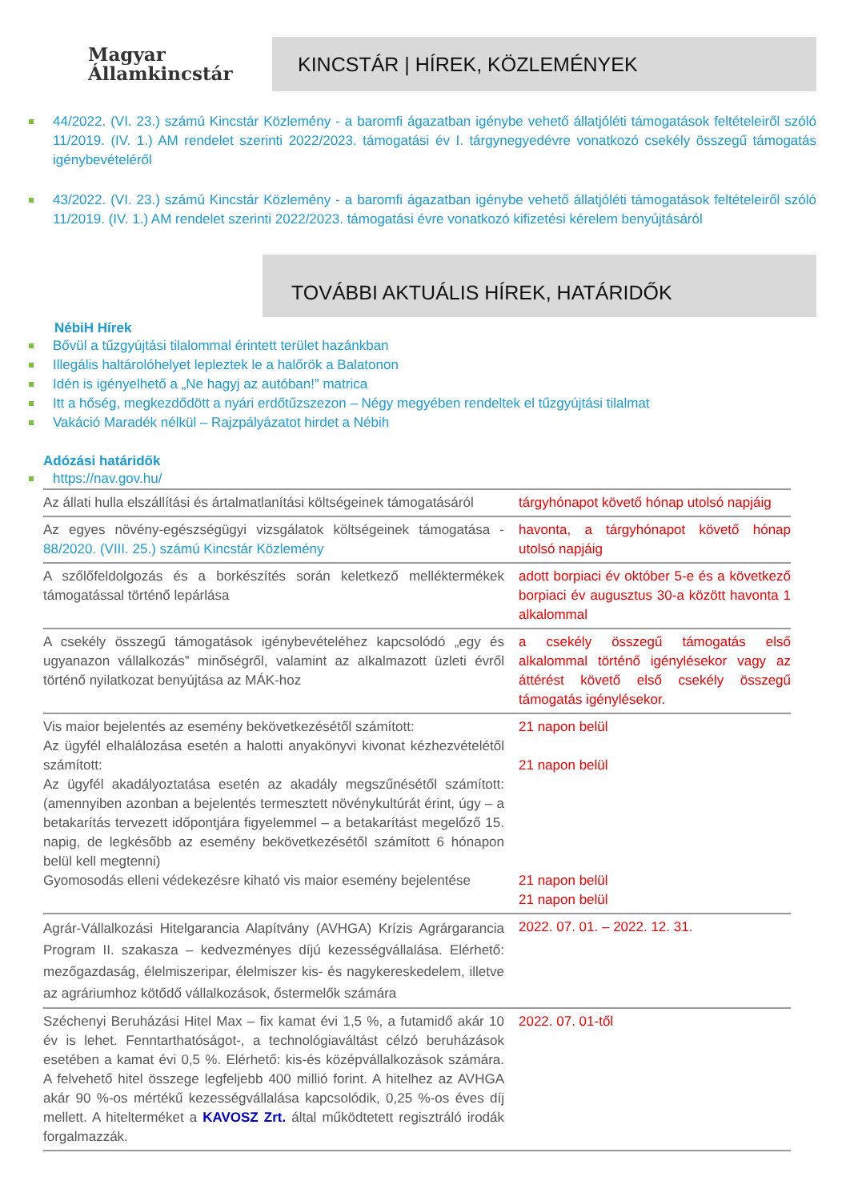Magyar
Államkincstár
KINCSTÁR | HÍREK, KÖZLEMÉNYEK
44/2022. (VI. 23.) számú Kincstár Közlemény - a baromfi ágazatban igénybe vehető állatjóléti támogatások feltételeiről szóló 11/2019. (IV. 1.) AM rendelet szerinti 2022/2023. támogatási év I. tárgynegyedévre vonatkozó csekély összegű támogatás igénybevételéről
43/2022. (VI. 23.) számú Kincstár Közlemény - a baromfi ágazatban igénybe vehető állatjóléti támogatások feltételeiről szóló 11/2019. (IV. 1.) AM rendelet szerinti 2022/2023. támogatási évre vonatkozó kifizetési kérelem benyújtásáról
TOVÁBBI AKTUÁLIS HÍREK, HATÁRIDŐK
NébiH Hírek
Bővül a tűzgyújtási tilalommal érintett terület hazánkban
Illegális haltárolóhelyet lepleztek le a halőrök a Balatonon
Idén is igényelhető a „Ne hagyj az autóban!” matrica
Itt a hőség, megkezdődött a nyári erdőtűzszezon – Négy megyében rendeltek el tűzgyújtási tilalmat
Vakáció Maradék nélkül – Rajzpályázatot hirdet a Nébih
Adózási határidők
https://nav.gov.hu/
| Az állati hulla elszállítási és ártalmatlanítási költségeinek támogatásáról | tárgyhónapot követő hónap utolsó napjáig |
| Az egyes növény-egészségügyi vizsgálatok költségeinek támogatása - 88/2020. (VIII. 25.) számú Kincstár Közlemény | havonta, a tárgyhónapot követő hónap utolsó napjáig |
| A szőlőfeldolgozás és a borkészítés során keletkező melléktermékek támogatással történő lepárlása | adott borpiaci év október 5-e és a következő borpiaci év augusztus 30-a között havonta 1 alkalommal |
| A csekély összegű támogatások igénybevételéhez kapcsolódó „egy és ugyanazon vállalkozás” minőségről, valamint az alkalmazott üzleti évről történő nyilatkozat benyújtása az MÁK-hoz | a csekély összegű támogatás első alkalommal történő igénylésekor vagy az áttérést követő első csekély összegű támogatás igénylésekor. |
| Vis maior bejelentés az esemény bekövetkezésétől számított: Az ügyfél elhalálozása esetén a halotti anyakönyvi kivonat kézhezvételétől számított: Az ügyfél akadályoztatása esetén az akadály megszűnésétől számított: (amennyiben azonban a bejelentés termesztett növénykultúrát érint, úgy – a betakarítás tervezett időpontjára figyelemmel – a betakarítást megelőző 15. napig, de legkésőbb az esemény bekövetkezésétől számított 6 hónapon belül kell megtenni) Gyomosodás elleni védekezésre kiható vis maior esemény bejelentése | 21 napon belül 21 napon belül 21 napon belül 21 napon belül |
| Agrár-Vállalkozási Hitelgarancia Alapítvány (AVHGA) Krízis Agrárgarancia Program II. szakasza – kedvezményes díjú kezességvállalása. Elérhető: mezőgazdaság, élelmiszeripar, élelmiszer kis- és nagykereskedelem, illetve az agráriumhoz kötődő vállalkozások, őstermelők számára | 2022. 07. 01. – 2022. 12. 31. |
| Széchenyi Beruházási Hitel Max – fix kamat évi 1,5 %, a futamidő akár 10 év is lehet. Fenntarthatóságot-, a technológiaváltást célzó beruházások esetében a kamat évi 0,5 %. Elérhető: kis-és középvállalkozások számára. A felvehető hitel összege legfeljebb 400 millió forint. A hitelhez az AVHGA akár 90 %-os mértékű kezességvállalása kapcsolódik, 0,25 %-os éves díj mellett. A hitelterméket a KAVOSZ Zrt. által működtetett regisztráló irodák forgalmazzák. | 2022. 07. 01-től |